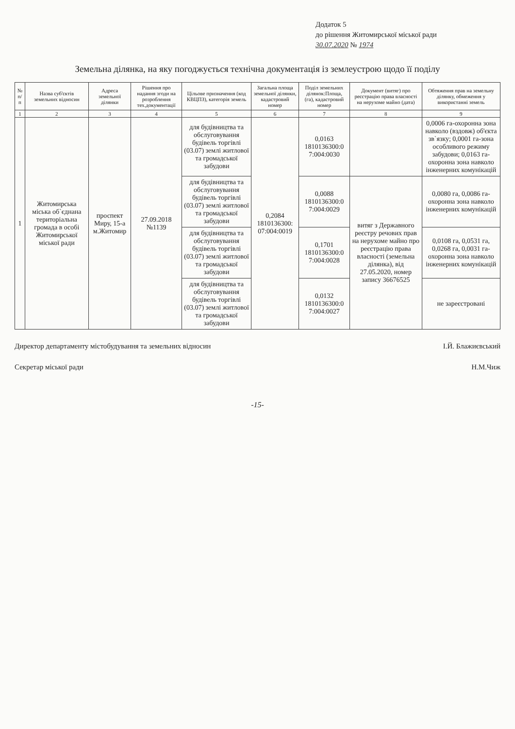Додаток 5
до рішення Житомирської міської ради
30.07.2020 № 1974
Земельна ділянка, на яку погоджується технічна документація із землеустрою щодо її поділу
| № п/п | Назва суб'єктів земельних відносин | Адреса земельної ділянки | Рішення про надання згоди на розроблення тех.документації | Цільове призначення (код КВЦПЗ), категорія земель | Загальна площа земельної ділянки, кадастровий номер | Поділ земельних ділянок:Площа, (га), кадастровий номер | Документ (витяг) про реєстрацію права власності на нерухоме майно (дата) | Обтяження прав на земельну ділянку, обмеження у використанні земель |
| --- | --- | --- | --- | --- | --- | --- | --- | --- |
| 1 | 2 | 3 | 4 | 5 | 6 | 7 | 8 | 9 |
| 1 | Житомирська міська об`єднана територіальна громада в особі Житомирської міської ради | проспект Миру, 15-а м.Житомир | 27.09.2018 №1139 | для будівництва та обслуговування будівель торгівлі (03.07) землі житлової та громадської забудови | 0,2084 1810136300: 07:004:0019 | 0,0163 1810136300:0 7:004:0030 | | 0,0006 га-охоронна зона навколо (вздовж) об'єкта зв`язку; 0,0001 га-зона особливого режиму забудови; 0,0163 га-охоронна зона навколо інженерних комунікацій |
| | | | | для будівництва та обслуговування будівель торгівлі (03.07) землі житлової та громадської забудови | | 0,0088 1810136300:0 7:004:0029 | витяг з Державного реєстру речових прав на нерухоме майно про реєстрацію права власності (земельна ділянка), від 27.05.2020, номер запису 36676525 | 0,0080 га, 0,0086 га-охоронна зона навколо інженерних комунікацій |
| | | | | для будівництва та обслуговування будівель торгівлі (03.07) землі житлової та громадської забудови | | 0,1701 1810136300:0 7:004:0028 | | 0,0108 га, 0,0531 га, 0,0268 га, 0,0031 га-охоронна зона навколо інженерних комунікацій |
| | | | | для будівництва та обслуговування будівель торгівлі (03.07) землі житлової та громадської забудови | | 0,0132 1810136300:0 7:004:0027 | | не зареєстровані |
Директор департаменту містобудування та земельних відносин І.Й. Блажиєвський
Секретар міської ради Н.М.Чиж
-15-